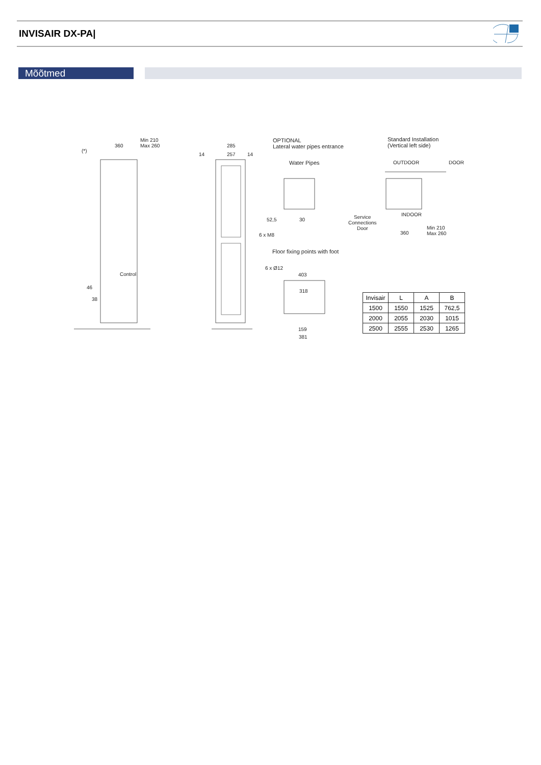INVISAIR DX-PA|
Mõõtmed
Min 210
Max 260 360
(*)
285
257 14 14
OPTIONAL
Lateral water pipes entrance
Water Pipes
Standard Installation
(Vertical left side)
OUTDOOR DOOR
INDOOR Service
Connections
Door
360
Min 210
Max 260
52,5 30
6 x M8
Floor fixing points with foot
6 x Ø12
403
318
159
381
Control
46
38
| Invisair | L | A | B |
| --- | --- | --- | --- |
| 1500 | 1550 | 1525 | 762,5 |
| 2000 | 2055 | 2030 | 1015 |
| 2500 | 2555 | 2530 | 1265 |